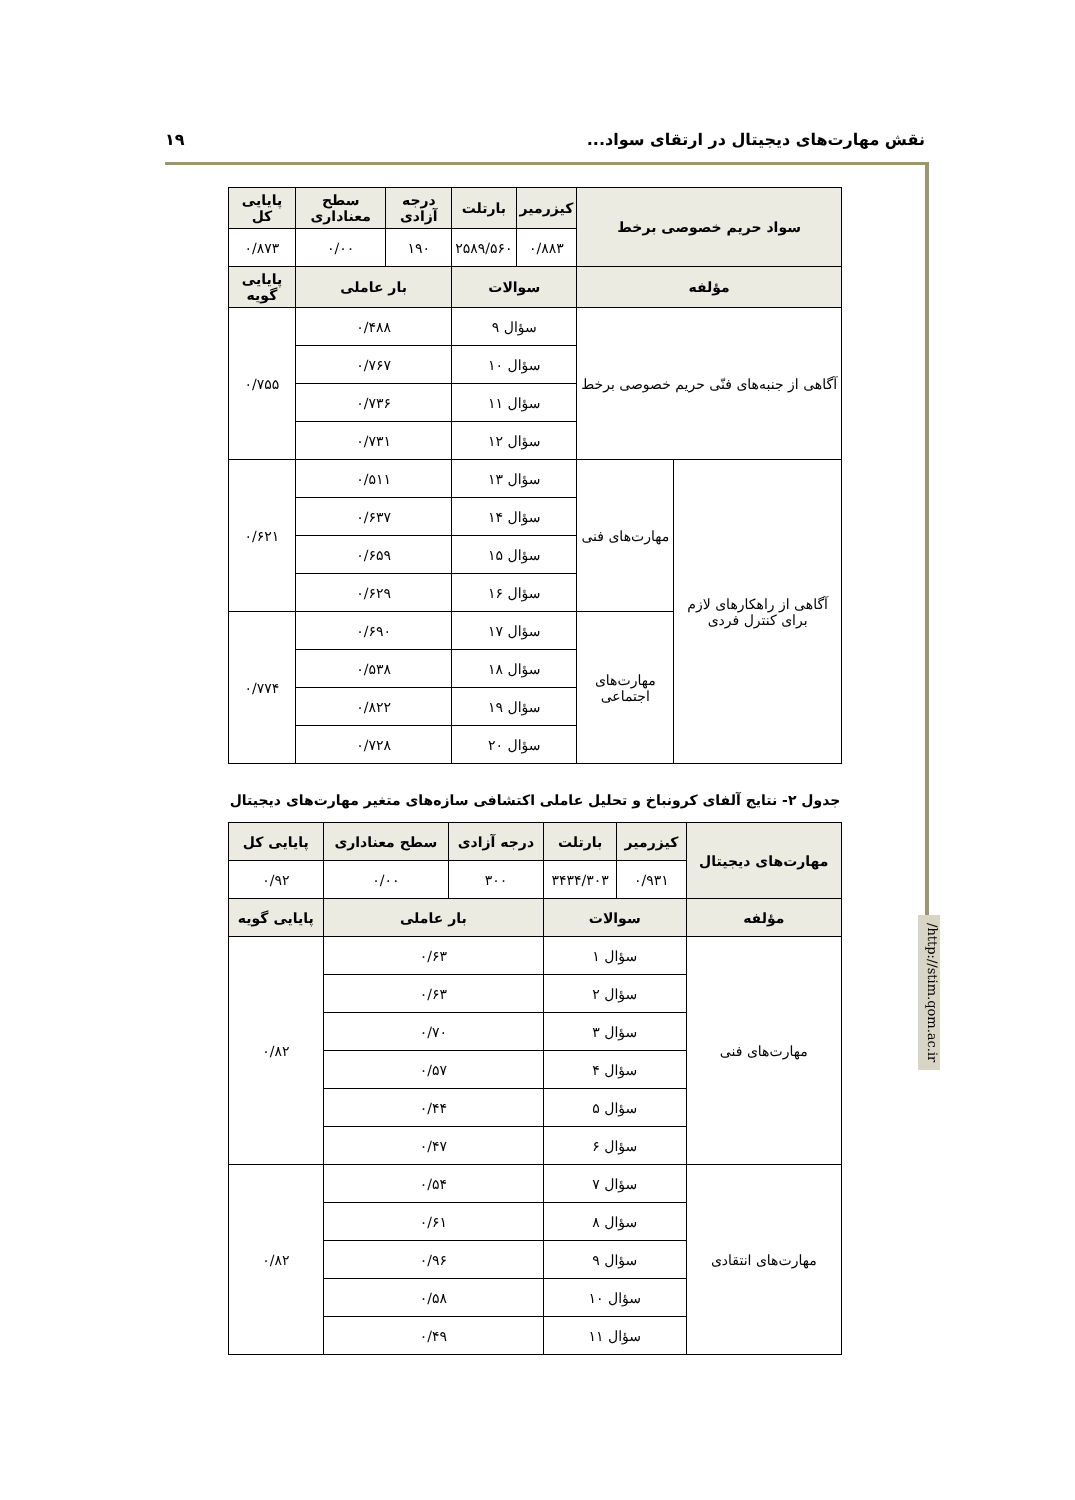نقش مهارت‌های دیجیتال در ارتقای سواد... ۱۹
/http://stim.qom.ac.ir
| سواد حریم خصوصی برخط | | کیزرمیر | بارتلت | درجه آزادی | سطح معناداری | پایایی کل |
| --- | --- | --- | --- | --- | --- | --- |
| | | ۰/۸۸۳ | ۲۵۸۹/۵۶۰ | ۱۹۰ | ۰/۰۰ | ۰/۸۷۳ |
| مؤلفه | | سوالات | | بار عاملی | | پایایی گویه |
| آگاهی از جنبه‌های فنّی حریم خصوصی برخط | | سؤال ۹ | | ۰/۴۸۸ | | ۰/۷۵۵ |
| | | سؤال ۱۰ | | ۰/۷۶۷ | | |
| | | سؤال ۱۱ | | ۰/۷۳۶ | | |
| | | سؤال ۱۲ | | ۰/۷۳۱ | | |
| آگاهی از راهکارهای لازم برای کنترل فردی | مهارت‌های فنی | سؤال ۱۳ | | ۰/۵۱۱ | | ۰/۶۲۱ |
| | | سؤال ۱۴ | | ۰/۶۳۷ | | |
| | | سؤال ۱۵ | | ۰/۶۵۹ | | |
| | | سؤال ۱۶ | | ۰/۶۲۹ | | |
| | مهارت‌های اجتماعی | سؤال ۱۷ | | ۰/۶۹۰ | | ۰/۷۷۴ |
| | | سؤال ۱۸ | | ۰/۵۳۸ | | |
| | | سؤال ۱۹ | | ۰/۸۲۲ | | |
| | | سؤال ۲۰ | | ۰/۷۲۸ | | |
جدول ۲- نتایج آلفای کرونباخ و تحلیل عاملی اکتشافی سازه‌های متغیر مهارت‌های دیجیتال
| مهارت‌های دیجیتال | کیزرمیر | بارتلت | درجه آزادی | سطح معناداری | پایایی کل |
| --- | --- | --- | --- | --- | --- |
| | ۰/۹۳۱ | ۳۴۳۴/۳۰۳ | ۳۰۰ | ۰/۰۰ | ۰/۹۲ |
| مؤلفه | سوالات | | بار عاملی | | پایایی گویه |
| مهارت‌های فنی | سؤال ۱ | | ۰/۶۳ | | ۰/۸۲ |
| | سؤال ۲ | | ۰/۶۳ | | |
| | سؤال ۳ | | ۰/۷۰ | | |
| | سؤال ۴ | | ۰/۵۷ | | |
| | سؤال ۵ | | ۰/۴۴ | | |
| | سؤال ۶ | | ۰/۴۷ | | |
| مهارت‌های انتقادی | سؤال ۷ | | ۰/۵۴ | | ۰/۸۲ |
| | سؤال ۸ | | ۰/۶۱ | | |
| | سؤال ۹ | | ۰/۹۶ | | |
| | سؤال ۱۰ | | ۰/۵۸ | | |
| | سؤال ۱۱ | | ۰/۴۹ | | |